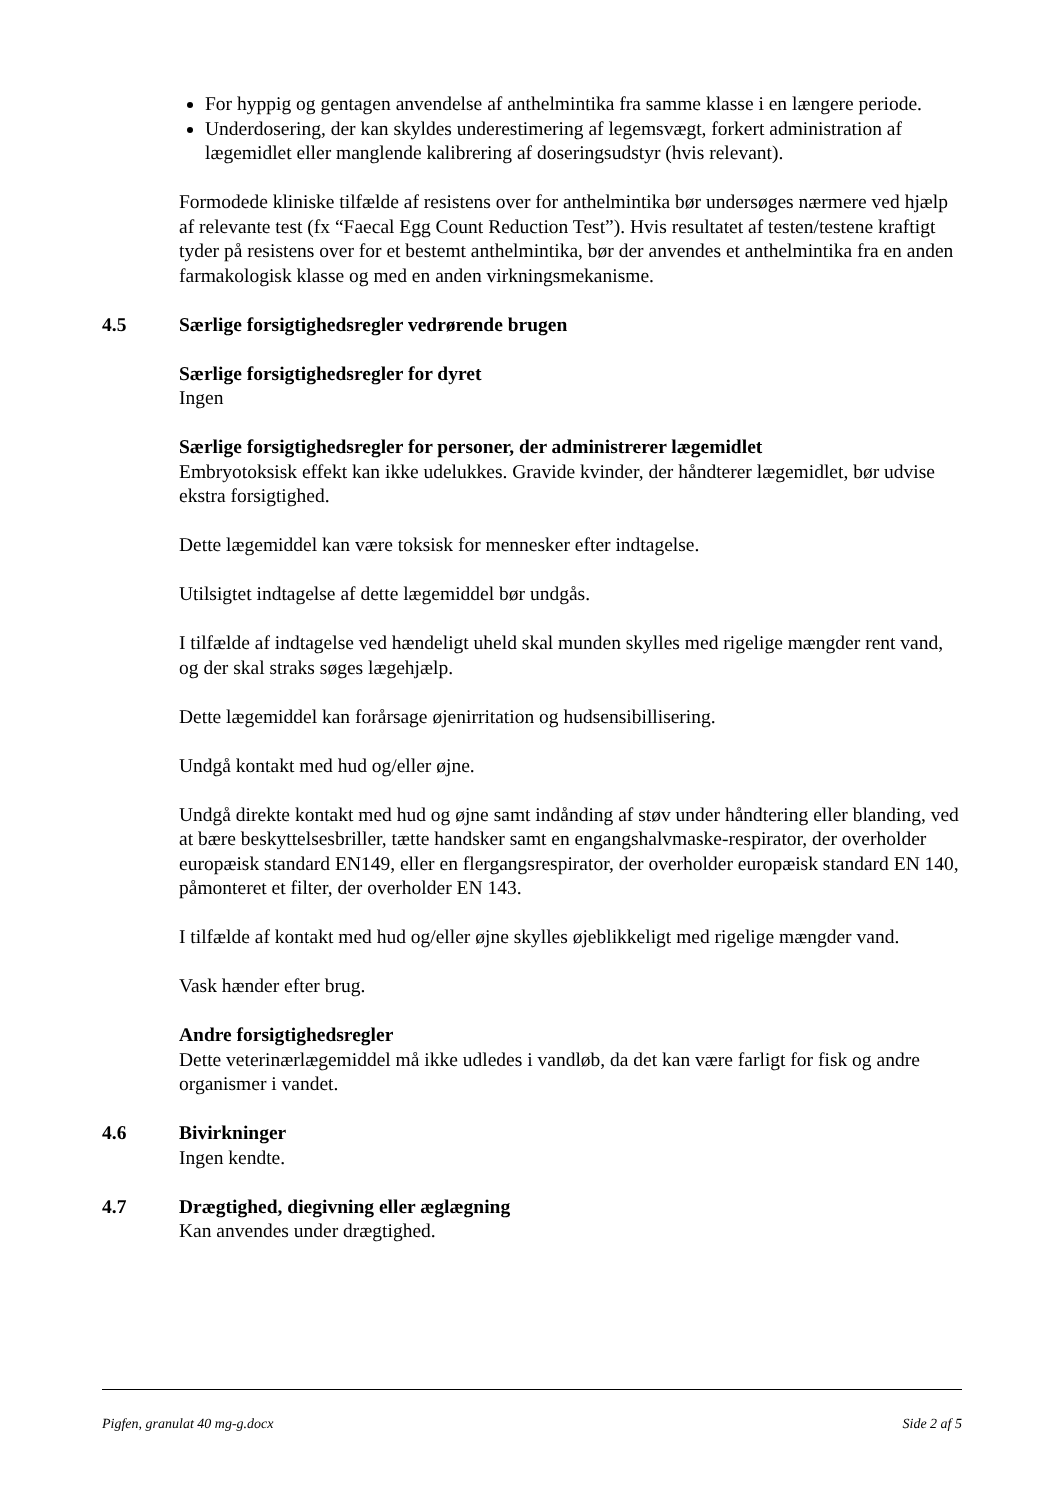For hyppig og gentagen anvendelse af anthelmintika fra samme klasse i en længere periode.
Underdosering, der kan skyldes underestimering af legemsvægt, forkert administration af lægemidlet eller manglende kalibrering af doseringsudstyr (hvis relevant).
Formodede kliniske tilfælde af resistens over for anthelmintika bør undersøges nærmere ved hjælp af relevante test (fx “Faecal Egg Count Reduction Test”). Hvis resultatet af testen/testene kraftigt tyder på resistens over for et bestemt anthelmintika, bør der anvendes et anthelmintika fra en anden farmakologisk klasse og med en anden virkningsmekanisme.
4.5 Særlige forsigtighedsregler vedrørende brugen
Særlige forsigtighedsregler for dyret
Ingen
Særlige forsigtighedsregler for personer, der administrerer lægemidlet
Embryotoksisk effekt kan ikke udelukkes. Gravide kvinder, der håndterer lægemidlet, bør udvise ekstra forsigtighed.
Dette lægemiddel kan være toksisk for mennesker efter indtagelse.
Utilsigtet indtagelse af dette lægemiddel bør undgås.
I tilfælde af indtagelse ved hændeligt uheld skal munden skylles med rigelige mængder rent vand, og der skal straks søges lægehjælp.
Dette lægemiddel kan forårsage øjenirritation og hudsensibillisering.
Undgå kontakt med hud og/eller øjne.
Undgå direkte kontakt med hud og øjne samt indånding af støv under håndtering eller blanding, ved at bære beskyttelsesbriller, tætte handsker samt en engangshalvmaske-respirator, der overholder europæisk standard EN149, eller en flergangsrespirator, der overholder europæisk standard EN 140, påmonteret et filter, der overholder EN 143.
I tilfælde af kontakt med hud og/eller øjne skylles øjeblikkeligt med rigelige mængder vand.
Vask hænder efter brug.
Andre forsigtighedsregler
Dette veterinærlægemiddel må ikke udledes i vandløb, da det kan være farligt for fisk og andre organismer i vandet.
4.6 Bivirkninger
Ingen kendte.
4.7 Drægtighed, diegivning eller æglægning
Kan anvendes under drægtighed.
Pigfen, granulat 40 mg-g.docx Side 2 af 5